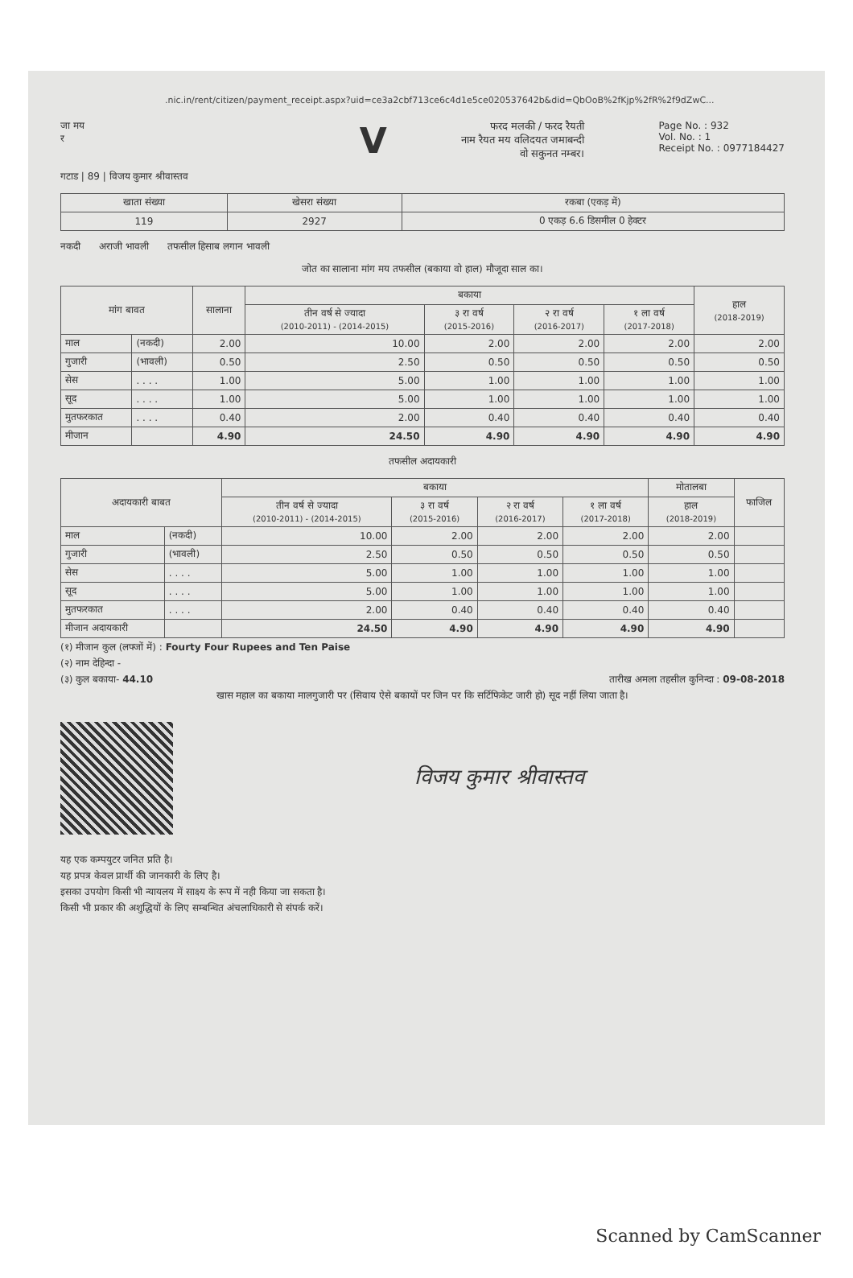.nic.in/rent/citizen/payment_receipt.aspx?uid=ce3a2cbf713ce6c4d1e5ce020537642b&did=QbOoB%2fKjp%2fR%2f9dZwC...
जा मय
र
V
फरद मलकी / फरद रैयती
नाम रैयत मय वलिदयत जमाबन्दी
वो सकुनत नम्बर।
Page No. : 932
Vol. No. : 1
Receipt No. : 0977184427
गटाड | 89 | विजय कुमार श्रीवास्तव
| खाता संख्या | खेसरा संख्या | रकबा (एकड़ में) |
| --- | --- | --- |
| 119 | 2927 | 0 एकड़ 6.6 डिसमील 0 हेक्टर |
नकदी अराजी भावली तफसील हिसाब लगान भावली
जोत का सालाना मांग मय तफसील (बकाया वो हाल) मौजूदा साल का।
| मांग बावत | | सालाना | बकाया | | | | हाल (2018-2019) |
| --- | --- | --- | --- | --- | --- | --- | --- |
| | | | तीन वर्ष से ज्यादा (2010-2011) - (2014-2015) | ३ रा वर्ष (2015-2016) | २ रा वर्ष (2016-2017) | १ ला वर्ष (2017-2018) | |
| माल | (नकदी) | 2.00 | 10.00 | 2.00 | 2.00 | 2.00 | 2.00 |
| गुजारी | (भावली) | 0.50 | 2.50 | 0.50 | 0.50 | 0.50 | 0.50 |
| सेस | . . . . | 1.00 | 5.00 | 1.00 | 1.00 | 1.00 | 1.00 |
| सूद | . . . . | 1.00 | 5.00 | 1.00 | 1.00 | 1.00 | 1.00 |
| मुतफरकात | . . . . | 0.40 | 2.00 | 0.40 | 0.40 | 0.40 | 0.40 |
| मीजान | | 4.90 | 24.50 | 4.90 | 4.90 | 4.90 | 4.90 |
तफसील अदायकारी
| अदायकारी बाबत | | बकाया | | | | मोतालबा | फाजिल |
| --- | --- | --- | --- | --- | --- | --- | --- |
| | | तीन वर्ष से ज्यादा (2010-2011) - (2014-2015) | ३ रा वर्ष (2015-2016) | २ रा वर्ष (2016-2017) | १ ला वर्ष (2017-2018) | हाल (2018-2019) | |
| माल | (नकदी) | 10.00 | 2.00 | 2.00 | 2.00 | 2.00 | |
| गुजारी | (भावली) | 2.50 | 0.50 | 0.50 | 0.50 | 0.50 | |
| सेस | . . . . | 5.00 | 1.00 | 1.00 | 1.00 | 1.00 | |
| सूद | . . . . | 5.00 | 1.00 | 1.00 | 1.00 | 1.00 | |
| मुतफरकात | . . . . | 2.00 | 0.40 | 0.40 | 0.40 | 0.40 | |
| मीजान अदायकारी | | 24.50 | 4.90 | 4.90 | 4.90 | 4.90 | |
(१) मीजान कुल (लफ्जों में) : Fourty Four Rupees and Ten Paise
(२) नाम देहिन्दा -
(३) कुल बकाया- 44.10 तारीख अमला तहसील कुनिन्दा : 09-08-2018
खास महाल का बकाया मालगुजारी पर (सिवाय ऐसे बकायों पर जिन पर कि सर्टिफिकेट जारी हो) सूद नहीं लिया जाता है।
विजय कुमार श्रीवास्तव
यह एक कम्पयुटर जनित प्रति है।
यह प्रपत्र केवल प्रार्थी की जानकारी के लिए है।
इसका उपयोग किसी भी न्यायलय में साक्ष्य के रूप में नही किया जा सकता है।
किसी भी प्रकार की अशुद्धियों के लिए सम्बन्धित अंचलाधिकारी से संपर्क करें।
Scanned by CamScanner